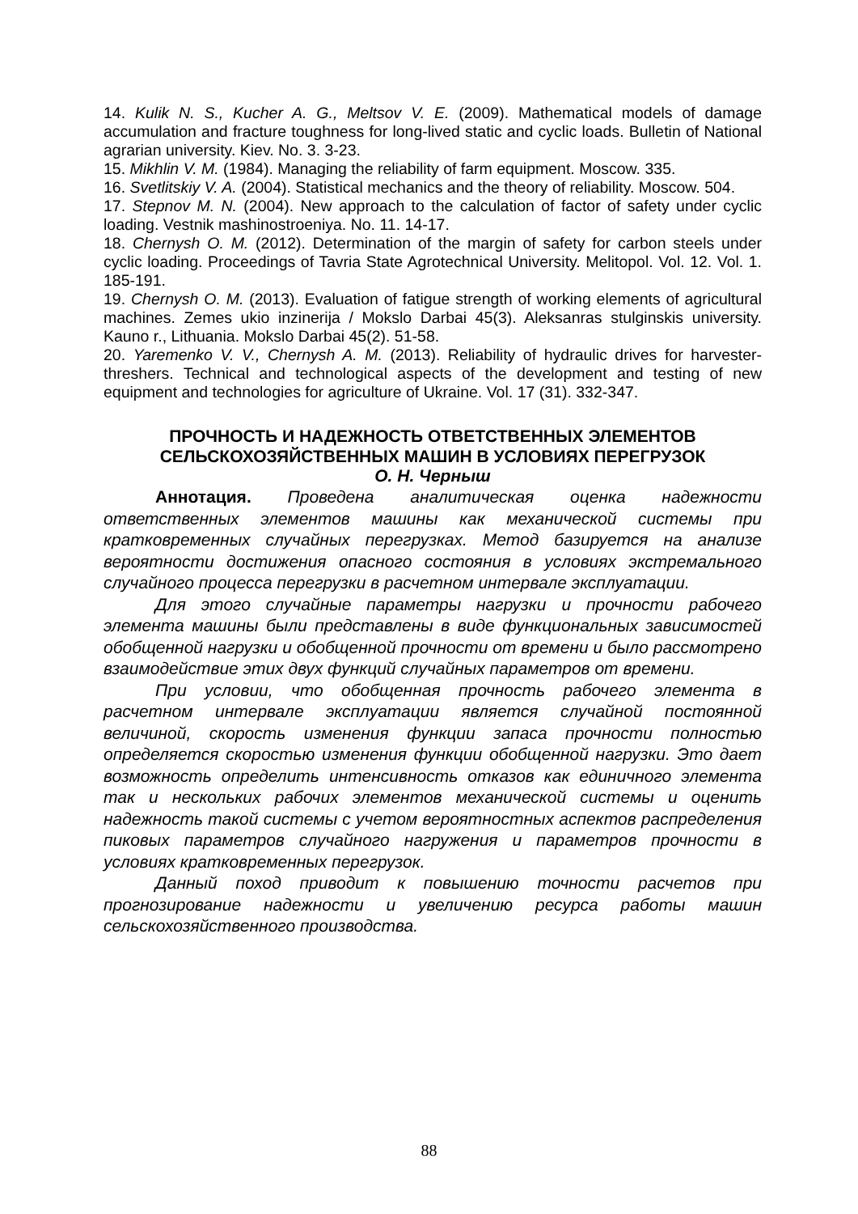14. Kulik N. S., Kucher A. G., Meltsov V. E. (2009). Mathematical models of damage accumulation and fracture toughness for long-lived static and cyclic loads. Bulletin of National agrarian university. Kiev. No. 3. 3-23.
15. Mikhlin V. M. (1984). Managing the reliability of farm equipment. Moscow. 335.
16. Svetlitskiy V. A. (2004). Statistical mechanics and the theory of reliability. Moscow. 504.
17. Stepnov M. N. (2004). New approach to the calculation of factor of safety under cyclic loading. Vestnik mashinostroeniya. No. 11. 14-17.
18. Chernysh O. M. (2012). Determination of the margin of safety for carbon steels under cyclic loading. Proceedings of Tavria State Agrotechnical University. Melitopol. Vol. 12. Vol. 1. 185-191.
19. Chernysh O. M. (2013). Evaluation of fatigue strength of working elements of agricultural machines. Zemes ukio inzinerija / Mokslo Darbai 45(3). Aleksanras stulginskis university. Kauno r., Lithuania. Mokslo Darbai 45(2). 51-58.
20. Yaremenko V. V., Chernysh A. M. (2013). Reliability of hydraulic drives for harvester-threshers. Technical and technological aspects of the development and testing of new equipment and technologies for agriculture of Ukraine. Vol. 17 (31). 332-347.
ПРОЧНОСТЬ И НАДЕЖНОСТЬ ОТВЕТСТВЕННЫХ ЭЛЕМЕНТОВ СЕЛЬСКОХОЗЯЙСТВЕННЫХ МАШИН В УСЛОВИЯХ ПЕРЕГРУЗОК
О. Н. Черныш
Аннотация. Проведена аналитическая оценка надежности ответственных элементов машины как механической системы при кратковременных случайных перегрузках. Метод базируется на анализе вероятности достижения опасного состояния в условиях экстремального случайного процесса перегрузки в расчетном интервале эксплуатации.
Для этого случайные параметры нагрузки и прочности рабочего элемента машины были представлены в виде функциональных зависимостей обобщенной нагрузки и обобщенной прочности от времени и было рассмотрено взаимодействие этих двух функций случайных параметров от времени.
При условии, что обобщенная прочность рабочего элемента в расчетном интервале эксплуатации является случайной постоянной величиной, скорость изменения функции запаса прочности полностью определяется скоростью изменения функции обобщенной нагрузки. Это дает возможность определить интенсивность отказов как единичного элемента так и нескольких рабочих элементов механической системы и оценить надежность такой системы с учетом вероятностных аспектов распределения пиковых параметров случайного нагружения и параметров прочности в условиях кратковременных перегрузок.
Данный поход приводит к повышению точности расчетов при прогнозирование надежности и увеличению ресурса работы машин сельскохозяйственного производства.
88